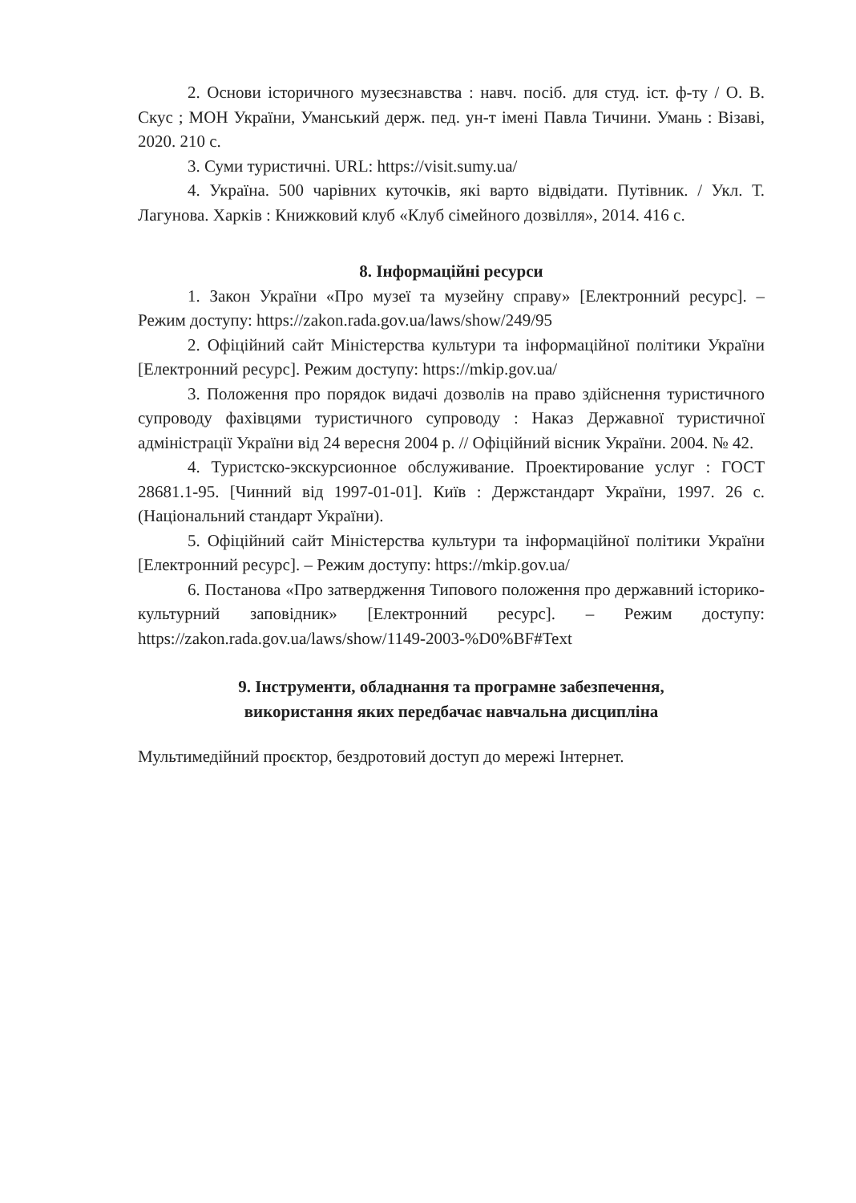2. Основи історичного музеєзнавства : навч. посіб. для студ. іст. ф-ту / О. В. Скус ; МОН України, Уманський держ. пед. ун-т імені Павла Тичини. Умань : Візаві, 2020. 210 с.
3. Суми туристичні. URL: https://visit.sumy.ua/
4. Україна. 500 чарівних куточків, які варто відвідати. Путівник. / Укл. Т. Лагунова. Харків : Книжковий клуб «Клуб сімейного дозвілля», 2014. 416 с.
8. Інформаційні ресурси
1. Закон України «Про музеї та музейну справу» [Електронний ресурс]. – Режим доступу: https://zakon.rada.gov.ua/laws/show/249/95
2. Офіційний сайт Міністерства культури та інформаційної політики України [Електронний ресурс]. Режим доступу: https://mkip.gov.ua/
3. Положення про порядок видачі дозволів на право здійснення туристичного супроводу фахівцями туристичного супроводу : Наказ Державної туристичної адміністрації України від 24 вересня 2004 р. // Офіційний вісник України. 2004. № 42.
4. Туристско-экскурсионное обслуживание. Проектирование услуг : ГОСТ 28681.1-95. [Чинний від 1997-01-01]. Київ : Держстандарт України, 1997. 26 с. (Національний стандарт України).
5. Офіційний сайт Міністерства культури та інформаційної політики України [Електронний ресурс]. – Режим доступу: https://mkip.gov.ua/
6. Постанова «Про затвердження Типового положення про державний історико-культурний заповідник» [Електронний ресурс]. – Режим доступу: https://zakon.rada.gov.ua/laws/show/1149-2003-%D0%BF#Text
9. Інструменти, обладнання та програмне забезпечення,
використання яких передбачає навчальна дисципліна
Мультимедійний проєктор, бездротовий доступ до мережі Інтернет.